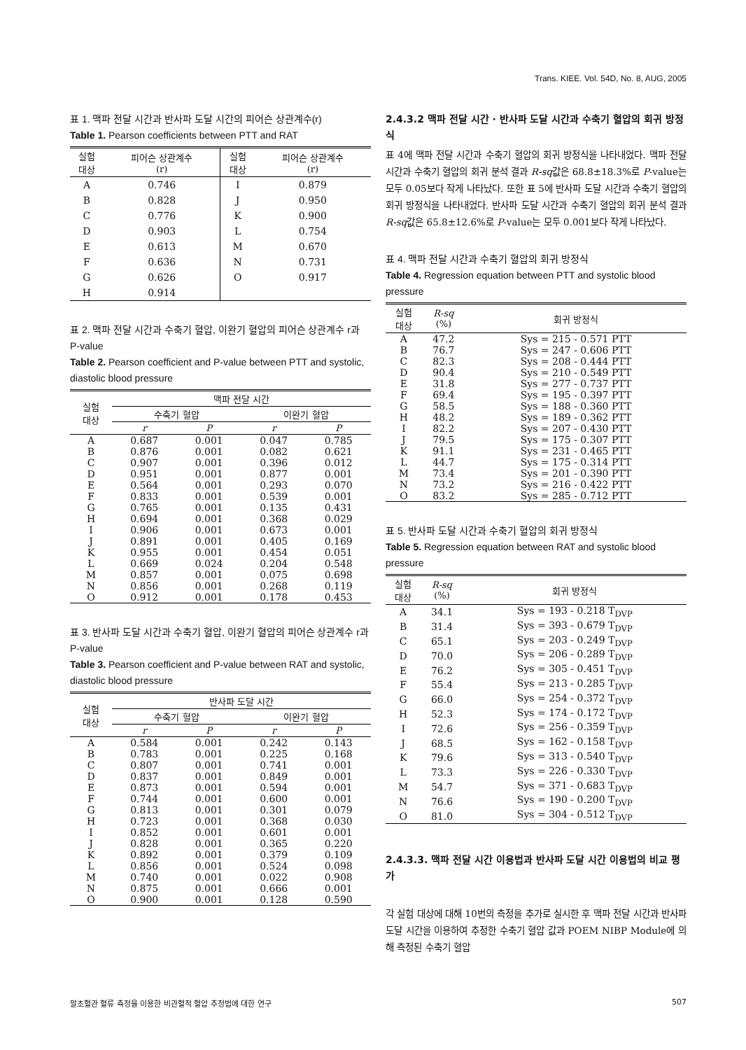Trans. KIEE. Vol. 54D, No. 8, AUG, 2005
표 1. 맥파 전달 시간과 반사파 도달 시간의 피어슨 상관계수(r)
Table 1. Pearson coefficients between PTT and RAT
| 실험 대상 | 피어슨 상관계수 (r) | 실험 대상 | 피어슨 상관계수 (r) |
| --- | --- | --- | --- |
| A | 0.746 | I | 0.879 |
| B | 0.828 | J | 0.950 |
| C | 0.776 | K | 0.900 |
| D | 0.903 | L | 0.754 |
| E | 0.613 | M | 0.670 |
| F | 0.636 | N | 0.731 |
| G | 0.626 | O | 0.917 |
| H | 0.914 | | |
표 2. 맥파 전달 시간과 수축기 혈압, 이완기 혈압의 피어슨 상관계수 r과 P-value
Table 2. Pearson coefficient and P-value between PTT and systolic, diastolic blood pressure
| 실험 대상 | 맥파 전달 시간 | | | |
| --- | --- | --- | --- | --- |
| | 수축기 혈압 | | 이완기 혈압 | |
| | r | P | r | P |
| A | 0.687 | 0.001 | 0.047 | 0.785 |
| B | 0.876 | 0.001 | 0.082 | 0.621 |
| C | 0.907 | 0.001 | 0.396 | 0.012 |
| D | 0.951 | 0.001 | 0.877 | 0.001 |
| E | 0.564 | 0.001 | 0.293 | 0.070 |
| F | 0.833 | 0.001 | 0.539 | 0.001 |
| G | 0.765 | 0.001 | 0.135 | 0.431 |
| H | 0.694 | 0.001 | 0.368 | 0.029 |
| I | 0.906 | 0.001 | 0.673 | 0.001 |
| J | 0.891 | 0.001 | 0.405 | 0.169 |
| K | 0.955 | 0.001 | 0.454 | 0.051 |
| L | 0.669 | 0.024 | 0.204 | 0.548 |
| M | 0.857 | 0.001 | 0.075 | 0.698 |
| N | 0.856 | 0.001 | 0.268 | 0.119 |
| O | 0.912 | 0.001 | 0.178 | 0.453 |
표 3. 반사파 도달 시간과 수축기 혈압, 이완기 혈압의 피어슨 상관계수 r과 P-value
Table 3. Pearson coefficient and P-value between RAT and systolic, diastolic blood pressure
| 실험 대상 | 반사파 도달 시간 | | | |
| --- | --- | --- | --- | --- |
| | 수축기 혈압 | | 이완기 혈압 | |
| | r | P | r | P |
| A | 0.584 | 0.001 | 0.242 | 0.143 |
| B | 0.783 | 0.001 | 0.225 | 0.168 |
| C | 0.807 | 0.001 | 0.741 | 0.001 |
| D | 0.837 | 0.001 | 0.849 | 0.001 |
| E | 0.873 | 0.001 | 0.594 | 0.001 |
| F | 0.744 | 0.001 | 0.600 | 0.001 |
| G | 0.813 | 0.001 | 0.301 | 0.079 |
| H | 0.723 | 0.001 | 0.368 | 0.030 |
| I | 0.852 | 0.001 | 0.601 | 0.001 |
| J | 0.828 | 0.001 | 0.365 | 0.220 |
| K | 0.892 | 0.001 | 0.379 | 0.109 |
| L | 0.856 | 0.001 | 0.524 | 0.098 |
| M | 0.740 | 0.001 | 0.022 | 0.908 |
| N | 0.875 | 0.001 | 0.666 | 0.001 |
| O | 0.900 | 0.001 | 0.128 | 0.590 |
2.4.3.2 맥파 전달 시간 · 반사파 도달 시간과 수축기 혈압의 회귀 방정식
표 4에 맥파 전달 시간과 수축기 혈압의 회귀 방정식을 나타내었다. 맥파 전달 시간과 수축기 혈압의 회귀 분석 결과 R-sq값은 68.8±18.3%로 P-value는 모두 0.05보다 작게 나타났다. 또한 표 5에 반사파 도달 시간과 수축기 혈압의 회귀 방정식을 나타내었다. 반사파 도달 시간과 수축기 혈압의 회귀 분석 결과 R-sq값은 65.8±12.6%로 P-value는 모두 0.001보다 작게 나타났다.
표 4. 맥파 전달 시간과 수축기 혈압의 회귀 방정식
Table 4. Regression equation between PTT and systolic blood pressure
| 실험 대상 | R-sq (%) | 회귀 방정식 |
| --- | --- | --- |
| A | 47.2 | Sys = 215 - 0.571 PTT |
| B | 76.7 | Sys = 247 - 0.606 PTT |
| C | 82.3 | Sys = 208 - 0.444 PTT |
| D | 90.4 | Sys = 210 - 0.549 PTT |
| E | 31.8 | Sys = 277 - 0.737 PTT |
| F | 69.4 | Sys = 195 - 0.397 PTT |
| G | 58.5 | Sys = 188 - 0.360 PTT |
| H | 48.2 | Sys = 189 - 0.362 PTT |
| I | 82.2 | Sys = 207 - 0.430 PTT |
| J | 79.5 | Sys = 175 - 0.307 PTT |
| K | 91.1 | Sys = 231 - 0.465 PTT |
| L | 44.7 | Sys = 175 - 0.314 PTT |
| M | 73.4 | Sys = 201 - 0.390 PTT |
| N | 73.2 | Sys = 216 - 0.422 PTT |
| O | 83.2 | Sys = 285 - 0.712 PTT |
표 5. 반사파 도달 시간과 수축기 혈압의 회귀 방정식
Table 5. Regression equation between RAT and systolic blood pressure
| 실험 대상 | R-sq (%) | 회귀 방정식 |
| --- | --- | --- |
| A | 34.1 | Sys = 193 - 0.218 T<sub>DVP</sub> |
| B | 31.4 | Sys = 393 - 0.679 T<sub>DVP</sub> |
| C | 65.1 | Sys = 203 - 0.249 T<sub>DVP</sub> |
| D | 70.0 | Sys = 206 - 0.289 T<sub>DVP</sub> |
| E | 76.2 | Sys = 305 - 0.451 T<sub>DVP</sub> |
| F | 55.4 | Sys = 213 - 0.285 T<sub>DVP</sub> |
| G | 66.0 | Sys = 254 - 0.372 T<sub>DVP</sub> |
| H | 52.3 | Sys = 174 - 0.172 T<sub>DVP</sub> |
| I | 72.6 | Sys = 256 - 0.359 T<sub>DVP</sub> |
| J | 68.5 | Sys = 162 - 0.158 T<sub>DVP</sub> |
| K | 79.6 | Sys = 313 - 0.540 T<sub>DVP</sub> |
| L | 73.3 | Sys = 226 - 0.330 T<sub>DVP</sub> |
| M | 54.7 | Sys = 371 - 0.683 T<sub>DVP</sub> |
| N | 76.6 | Sys = 190 - 0.200 T<sub>DVP</sub> |
| O | 81.0 | Sys = 304 - 0.512 T<sub>DVP</sub> |
2.4.3.3. 맥파 전달 시간 이용법과 반사파 도달 시간 이용법의 비교 평가
각 실험 대상에 대해 10번의 측정을 추가로 실시한 후 맥파 전달 시간과 반사파 도달 시간을 이용하여 추정한 수축기 혈압 값과 POEM NIBP Module에 의해 측정된 수축기 혈압
말초혈관 혈류 측정을 이용한 비관혈적 혈압 추정법에 대한 연구 507